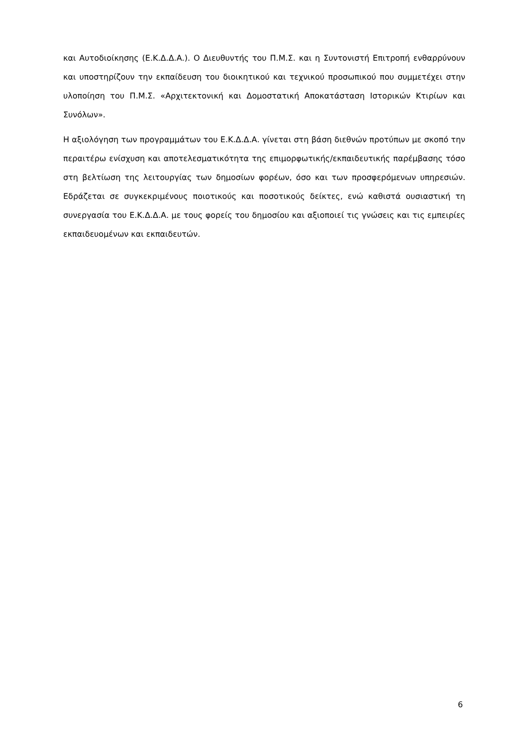και Αυτοδιοίκησης (Ε.Κ.Δ.Δ.Α.). Ο Διευθυντής του Π.Μ.Σ. και η Συντονιστή Επιτροπή ενθαρρύνουν και υποστηρίζουν την εκπαίδευση του διοικητικού και τεχνικού προσωπικού που συμμετέχει στην υλοποίηση του Π.Μ.Σ. «Αρχιτεκτονική και Δομοστατική Αποκατάσταση Ιστορικών Κτιρίων και Συνόλων».
Η αξιολόγηση των προγραμμάτων του Ε.Κ.Δ.Δ.Α. γίνεται στη βάση διεθνών προτύπων με σκοπό την περαιτέρω ενίσχυση και αποτελεσματικότητα της επιμορφωτικής/εκπαιδευτικής παρέμβασης τόσο στη βελτίωση της λειτουργίας των δημοσίων φορέων, όσο και των προσφερόμενων υπηρεσιών. Εδράζεται σε συγκεκριμένους ποιοτικούς και ποσοτικούς δείκτες, ενώ καθιστά ουσιαστική τη συνεργασία του Ε.Κ.Δ.Δ.Α. με τους φορείς του δημοσίου και αξιοποιεί τις γνώσεις και τις εμπειρίες εκπαιδευομένων και εκπαιδευτών.
6